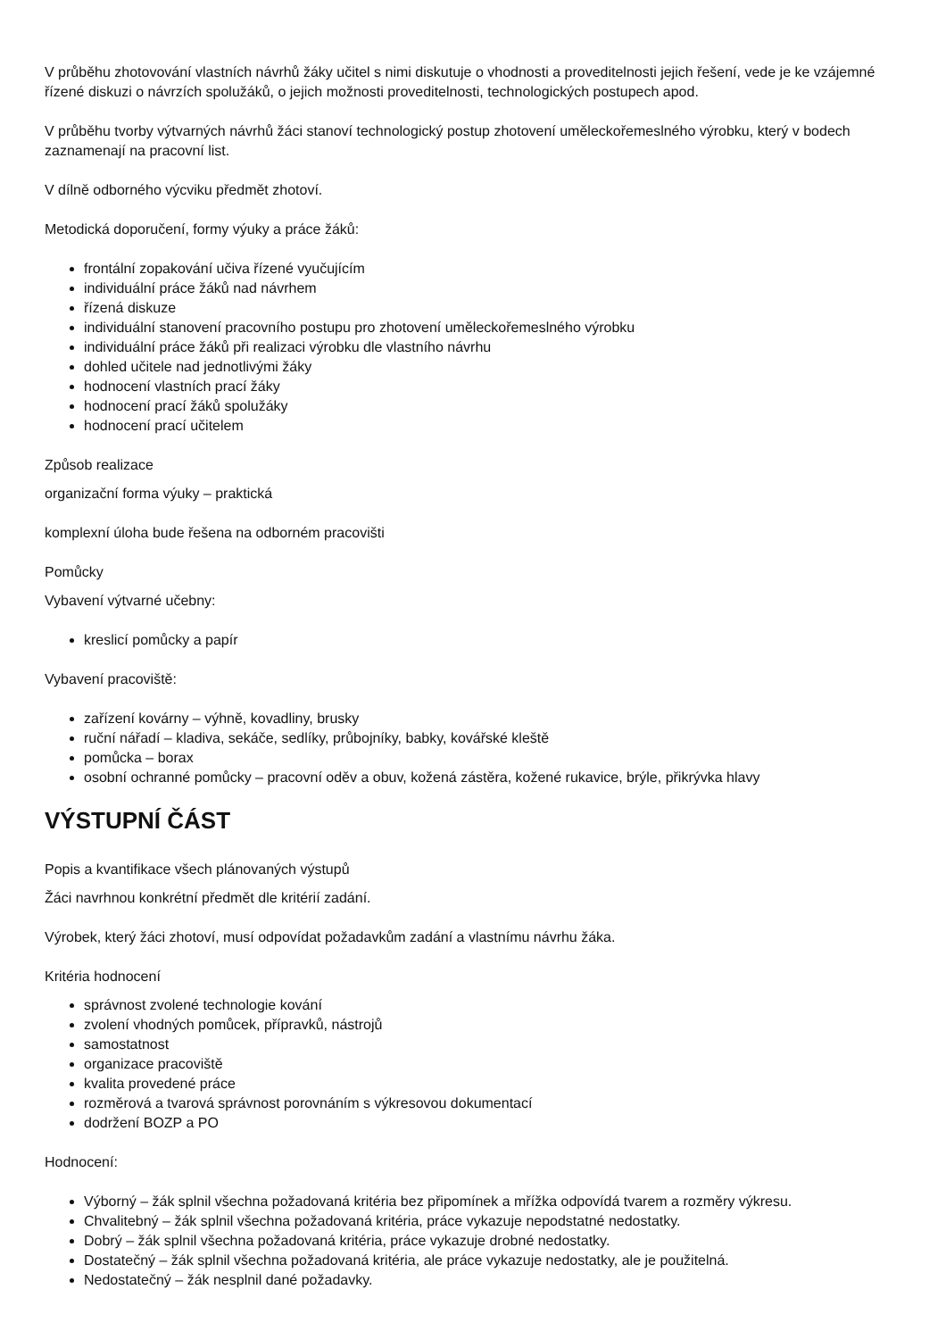V průběhu zhotovování vlastních návrhů žáky učitel s nimi diskutuje o vhodnosti a proveditelnosti jejich řešení, vede je ke vzájemné řízené diskuzi o návrzích spolužáků, o jejich možnosti proveditelnosti, technologických postupech apod.
V průběhu tvorby výtvarných návrhů žáci stanoví technologický postup zhotovení uměleckořemeslného výrobku, který v bodech zaznamenají na pracovní list.
V dílně odborného výcviku předmět zhotoví.
Metodická doporučení, formy výuky a práce žáků:
frontální zopakování učiva řízené vyučujícím
individuální práce žáků nad návrhem
řízená diskuze
individuální stanovení pracovního postupu pro zhotovení uměleckořemeslného výrobku
individuální práce žáků při realizaci výrobku dle vlastního návrhu
dohled učitele nad jednotlivými žáky
hodnocení vlastních prací žáky
hodnocení prací žáků spolužáky
hodnocení prací učitelem
Způsob realizace
organizační forma výuky – praktická
komplexní úloha bude řešena na odborném pracovišti
Pomůcky
Vybavení výtvarné učebny:
kreslicí pomůcky a papír
Vybavení pracoviště:
zařízení kovárny – výhně, kovadliny, brusky
ruční nářadí – kladiva, sekáče, sedlíky, průbojníky, babky, kovářské kleště
pomůcka – borax
osobní ochranné pomůcky – pracovní oděv a obuv, kožená zástěra, kožené rukavice, brýle, přikrývka hlavy
VÝSTUPNÍ ČÁST
Popis a kvantifikace všech plánovaných výstupů
Žáci navrhnou konkrétní předmět dle kritérií zadání.
Výrobek, který žáci zhotoví, musí odpovídat požadavkům zadání a vlastnímu návrhu žáka.
Kritéria hodnocení
správnost zvolené technologie kování
zvolení vhodných pomůcek, přípravků, nástrojů
samostatnost
organizace pracoviště
kvalita provedené práce
rozměrová a tvarová správnost porovnáním s výkresovou dokumentací
dodržení BOZP a PO
Hodnocení:
Výborný – žák splnil všechna požadovaná kritéria bez připomínek a mřížka odpovídá tvarem a rozměry výkresu.
Chvalitebný – žák splnil všechna požadovaná kritéria, práce vykazuje nepodstatné nedostatky.
Dobrý – žák splnil všechna požadovaná kritéria, práce vykazuje drobné nedostatky.
Dostatečný – žák splnil všechna požadovaná kritéria, ale práce vykazuje nedostatky, ale je použitelná.
Nedostatečný – žák nesplnil dané požadavky.